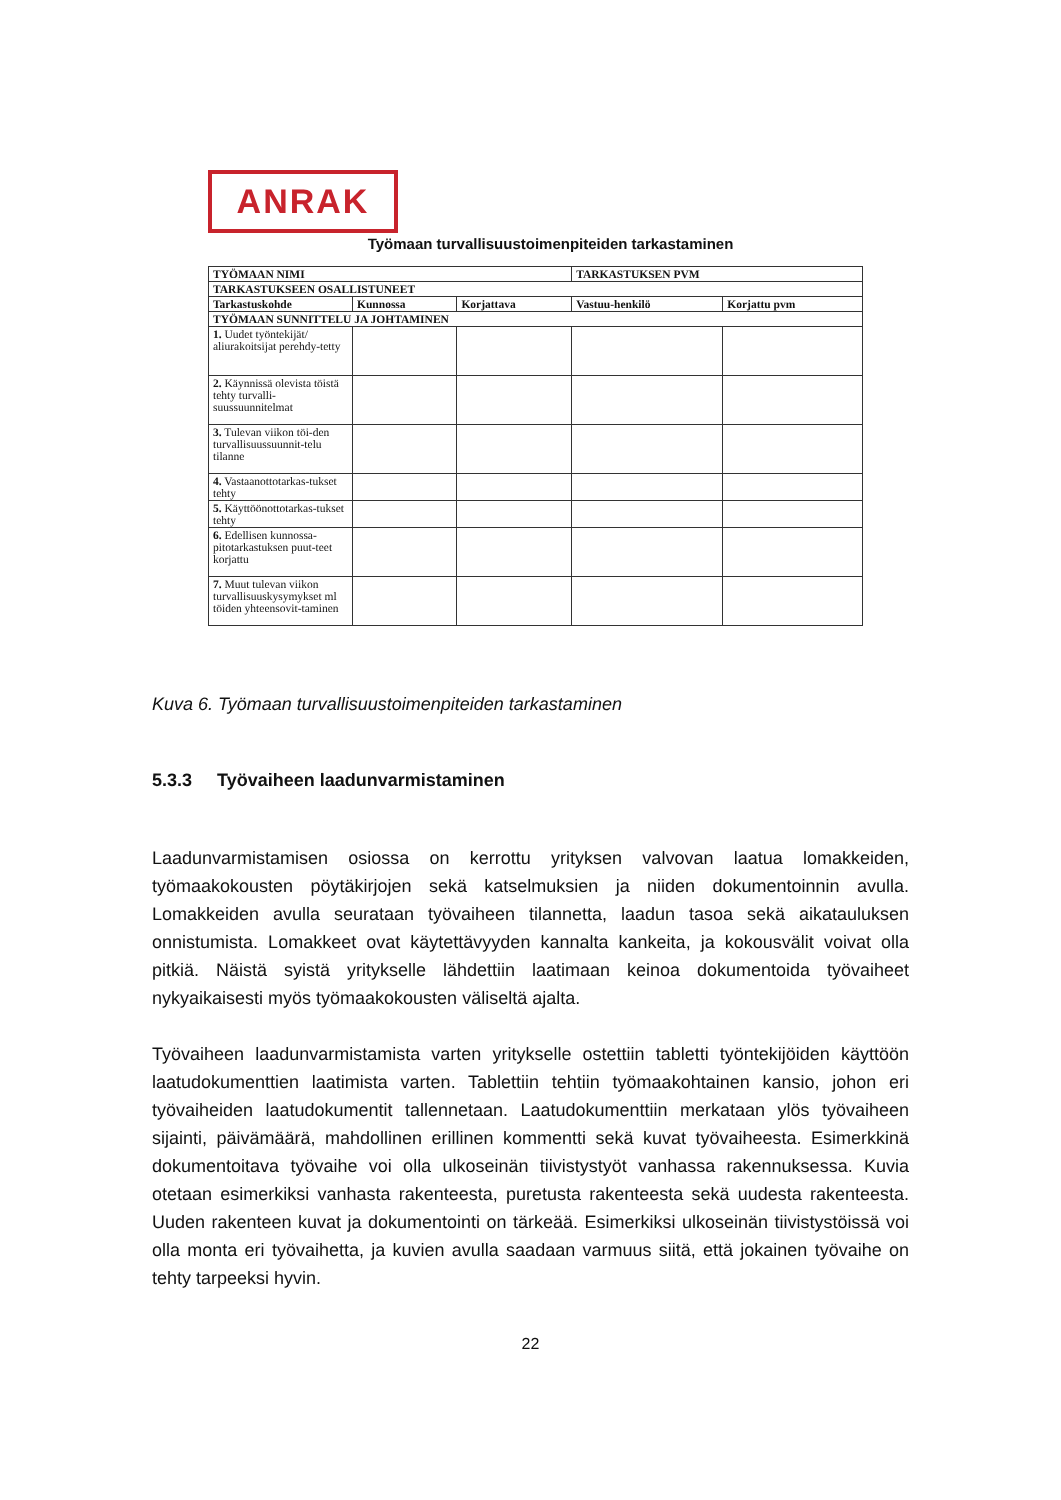ANRAK
Työmaan turvallisuustoimenpiteiden tarkastaminen
| TYÖMAAN NIMI | | | TARKASTUKSEN PVM | |
| --- | --- | --- | --- | --- |
| TARKASTUKSEEN OSALLISTUNEET | | | | |
| Tarkastuskohde | Kunnossa | Korjattava | Vastuu-henkilö | Korjattu pvm |
| TYÖMAAN SUNNITTELU JA JOHTAMINEN | | | | |
| 1. Uudet työntekijät/ aliurakoitsijat perehdy-tetty | | | | |
| 2. Käynnissä olevista töistä tehty turvalli-suussuunnitelmat | | | | |
| 3. Tulevan viikon töi-den turvallisuussuunnit-telu tilanne | | | | |
| 4. Vastaanottotarkas-tukset tehty | | | | |
| 5. Käyttöönottotarkas-tukset tehty | | | | |
| 6. Edellisen kunnossa-pitotarkastuksen puut-teet korjattu | | | | |
| 7. Muut tulevan viikon turvallisuuskysymykset ml töiden yhteensovit-taminen | | | | |
Kuva 6. Työmaan turvallisuustoimenpiteiden tarkastaminen
5.3.3 Työvaiheen laadunvarmistaminen
Laadunvarmistamisen osiossa on kerrottu yrityksen valvovan laatua lomakkeiden, työmaakokousten pöytäkirjojen sekä katselmuksien ja niiden dokumentoinnin avulla. Lomakkeiden avulla seurataan työvaiheen tilannetta, laadun tasoa sekä aikatauluksen onnistumista. Lomakkeet ovat käytettävyyden kannalta kankeita, ja kokousvälit voivat olla pitkiä. Näistä syistä yritykselle lähdettiin laatimaan keinoa dokumentoida työvaiheet nykyaikaisesti myös työmaakokousten väliseltä ajalta.
Työvaiheen laadunvarmistamista varten yritykselle ostettiin tabletti työntekijöiden käyttöön laatudokumenttien laatimista varten. Tablettiin tehtiin työmaakohtainen kansio, johon eri työvaiheiden laatudokumentit tallennetaan. Laatudokumenttiin merkataan ylös työvaiheen sijainti, päivämäärä, mahdollinen erillinen kommentti sekä kuvat työvaiheesta. Esimerkkinä dokumentoitava työvaihe voi olla ulkoseinän tiivistystyöt vanhassa rakennuksessa. Kuvia otetaan esimerkiksi vanhasta rakenteesta, puretusta rakenteesta sekä uudesta rakenteesta. Uuden rakenteen kuvat ja dokumentointi on tärkeää. Esimerkiksi ulkoseinän tiivistystöissä voi olla monta eri työvaihetta, ja kuvien avulla saadaan varmuus siitä, että jokainen työvaihe on tehty tarpeeksi hyvin.
22